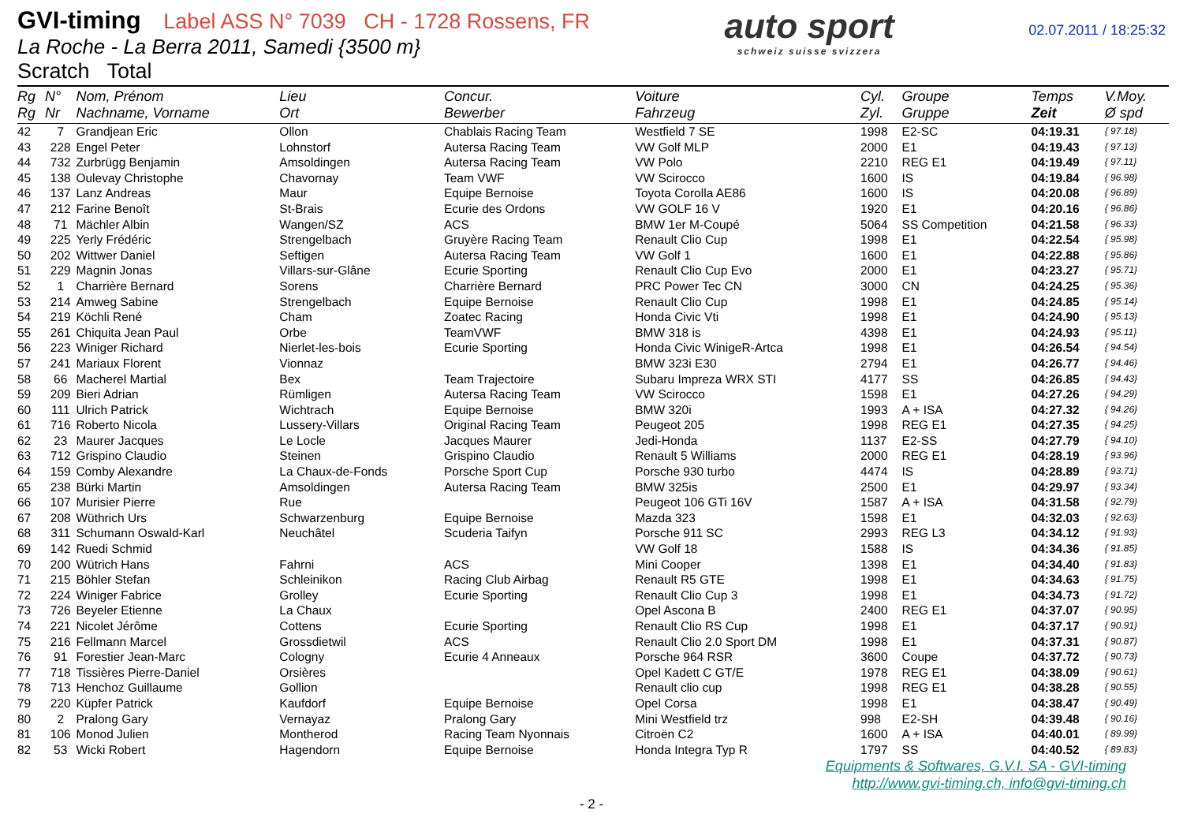GVI-timing Label ASS N° 7039 CH - 1728 Rossens, FR
La Roche - La Berra 2011, Samedi {3500 m}
Scratch Total
auto sport
schweiz suisse svizzera
02.07.2011 / 18:25:32
| Rg Rg | N° Nr | Nom, Prénom Nachname, Vorname | Lieu Ort | Concur. Bewerber | Voiture Fahrzeug | Cyl. Zyl. | Groupe Gruppe | Temps Zeit | V.Moy. Ø spd |
| --- | --- | --- | --- | --- | --- | --- | --- | --- | --- |
| 42 | 7 | Grandjean Eric | Ollon | Chablais Racing Team | Westfield 7 SE | 1998 | E2-SC | 04:19.31 | { 97.18} |
| 43 | 228 | Engel Peter | Lohnstorf | Autersa Racing Team | VW Golf MLP | 2000 | E1 | 04:19.43 | { 97.13} |
| 44 | 732 | Zurbrügg Benjamin | Amsoldingen | Autersa Racing Team | VW Polo | 2210 | REG E1 | 04:19.49 | { 97.11} |
| 45 | 138 | Oulevay Christophe | Chavornay | Team VWF | VW Scirocco | 1600 | IS | 04:19.84 | { 96.98} |
| 46 | 137 | Lanz Andreas | Maur | Equipe Bernoise | Toyota Corolla AE86 | 1600 | IS | 04:20.08 | { 96.89} |
| 47 | 212 | Farine Benoît | St-Brais | Ecurie des Ordons | VW GOLF 16 V | 1920 | E1 | 04:20.16 | { 96.86} |
| 48 | 71 | Mächler Albin | Wangen/SZ | ACS | BMW 1er M-Coupé | 5064 | SS Competition | 04:21.58 | { 96.33} |
| 49 | 225 | Yerly Frédéric | Strengelbach | Gruyère Racing Team | Renault Clio Cup | 1998 | E1 | 04:22.54 | { 95.98} |
| 50 | 202 | Wittwer Daniel | Seftigen | Autersa Racing Team | VW Golf 1 | 1600 | E1 | 04:22.88 | { 95.86} |
| 51 | 229 | Magnin Jonas | Villars-sur-Glâne | Ecurie Sporting | Renault Clio Cup Evo | 2000 | E1 | 04:23.27 | { 95.71} |
| 52 | 1 | Charrière Bernard | Sorens | Charrière Bernard | PRC Power Tec CN | 3000 | CN | 04:24.25 | { 95.36} |
| 53 | 214 | Amweg Sabine | Strengelbach | Equipe Bernoise | Renault Clio Cup | 1998 | E1 | 04:24.85 | { 95.14} |
| 54 | 219 | Köchli René | Cham | Zoatec Racing | Honda Civic Vti | 1998 | E1 | 04:24.90 | { 95.13} |
| 55 | 261 | Chiquita Jean Paul | Orbe | TeamVWF | BMW 318 is | 4398 | E1 | 04:24.93 | { 95.11} |
| 56 | 223 | Winiger Richard | Nierlet-les-bois | Ecurie Sporting | Honda Civic WinigeR-Artca | 1998 | E1 | 04:26.54 | { 94.54} |
| 57 | 241 | Mariaux Florent | Vionnaz | | BMW 323i E30 | 2794 | E1 | 04:26.77 | { 94.46} |
| 58 | 66 | Macherel Martial | Bex | Team Trajectoire | Subaru Impreza WRX STI | 4177 | SS | 04:26.85 | { 94.43} |
| 59 | 209 | Bieri Adrian | Rümligen | Autersa Racing Team | VW Scirocco | 1598 | E1 | 04:27.26 | { 94.29} |
| 60 | 111 | Ulrich Patrick | Wichtrach | Equipe Bernoise | BMW 320i | 1993 | A + ISA | 04:27.32 | { 94.26} |
| 61 | 716 | Roberto Nicola | Lussery-Villars | Original Racing Team | Peugeot 205 | 1998 | REG E1 | 04:27.35 | { 94.25} |
| 62 | 23 | Maurer Jacques | Le Locle | Jacques Maurer | Jedi-Honda | 1137 | E2-SS | 04:27.79 | { 94.10} |
| 63 | 712 | Grispino Claudio | Steinen | Grispino Claudio | Renault 5 Williams | 2000 | REG E1 | 04:28.19 | { 93.96} |
| 64 | 159 | Comby Alexandre | La Chaux-de-Fonds | Porsche Sport Cup | Porsche 930 turbo | 4474 | IS | 04:28.89 | { 93.71} |
| 65 | 238 | Bürki Martin | Amsoldingen | Autersa Racing Team | BMW 325is | 2500 | E1 | 04:29.97 | { 93.34} |
| 66 | 107 | Murisier Pierre | Rue | | Peugeot 106 GTi 16V | 1587 | A + ISA | 04:31.58 | { 92.79} |
| 67 | 208 | Wüthrich Urs | Schwarzenburg | Equipe Bernoise | Mazda 323 | 1598 | E1 | 04:32.03 | { 92.63} |
| 68 | 311 | Schumann Oswald-Karl | Neuchâtel | Scuderia Taifyn | Porsche 911 SC | 2993 | REG L3 | 04:34.12 | { 91.93} |
| 69 | 142 | Ruedi Schmid | | | VW Golf 18 | 1588 | IS | 04:34.36 | { 91.85} |
| 70 | 200 | Wütrich Hans | Fahrni | ACS | Mini Cooper | 1398 | E1 | 04:34.40 | { 91.83} |
| 71 | 215 | Böhler Stefan | Schleinikon | Racing Club Airbag | Renault R5 GTE | 1998 | E1 | 04:34.63 | { 91.75} |
| 72 | 224 | Winiger Fabrice | Grolley | Ecurie Sporting | Renault Clio Cup 3 | 1998 | E1 | 04:34.73 | { 91.72} |
| 73 | 726 | Beyeler Etienne | La Chaux | | Opel Ascona B | 2400 | REG E1 | 04:37.07 | { 90.95} |
| 74 | 221 | Nicolet Jérôme | Cottens | Ecurie Sporting | Renault Clio RS Cup | 1998 | E1 | 04:37.17 | { 90.91} |
| 75 | 216 | Fellmann Marcel | Grossdietwil | ACS | Renault Clio 2.0 Sport DM | 1998 | E1 | 04:37.31 | { 90.87} |
| 76 | 91 | Forestier Jean-Marc | Cologny | Ecurie 4 Anneaux | Porsche 964 RSR | 3600 | Coupe | 04:37.72 | { 90.73} |
| 77 | 718 | Tissières Pierre-Daniel | Orsières | | Opel Kadett C GT/E | 1978 | REG E1 | 04:38.09 | { 90.61} |
| 78 | 713 | Henchoz Guillaume | Gollion | | Renault clio cup | 1998 | REG E1 | 04:38.28 | { 90.55} |
| 79 | 220 | Küpfer Patrick | Kaufdorf | Equipe Bernoise | Opel Corsa | 1998 | E1 | 04:38.47 | { 90.49} |
| 80 | 2 | Pralong Gary | Vernayaz | Pralong Gary | Mini Westfield trz | 998 | E2-SH | 04:39.48 | { 90.16} |
| 81 | 106 | Monod Julien | Montherod | Racing Team Nyonnais | Citroën C2 | 1600 | A + ISA | 04:40.01 | { 89.99} |
| 82 | 53 | Wicki Robert | Hagendorn | Equipe Bernoise | Honda Integra Typ R | 1797 | SS | 04:40.52 | { 89.83} |
Equipments & Softwares, G.V.I. SA - GVI-timing
http://www.gvi-timing.ch, info@gvi-timing.ch
- 2 -